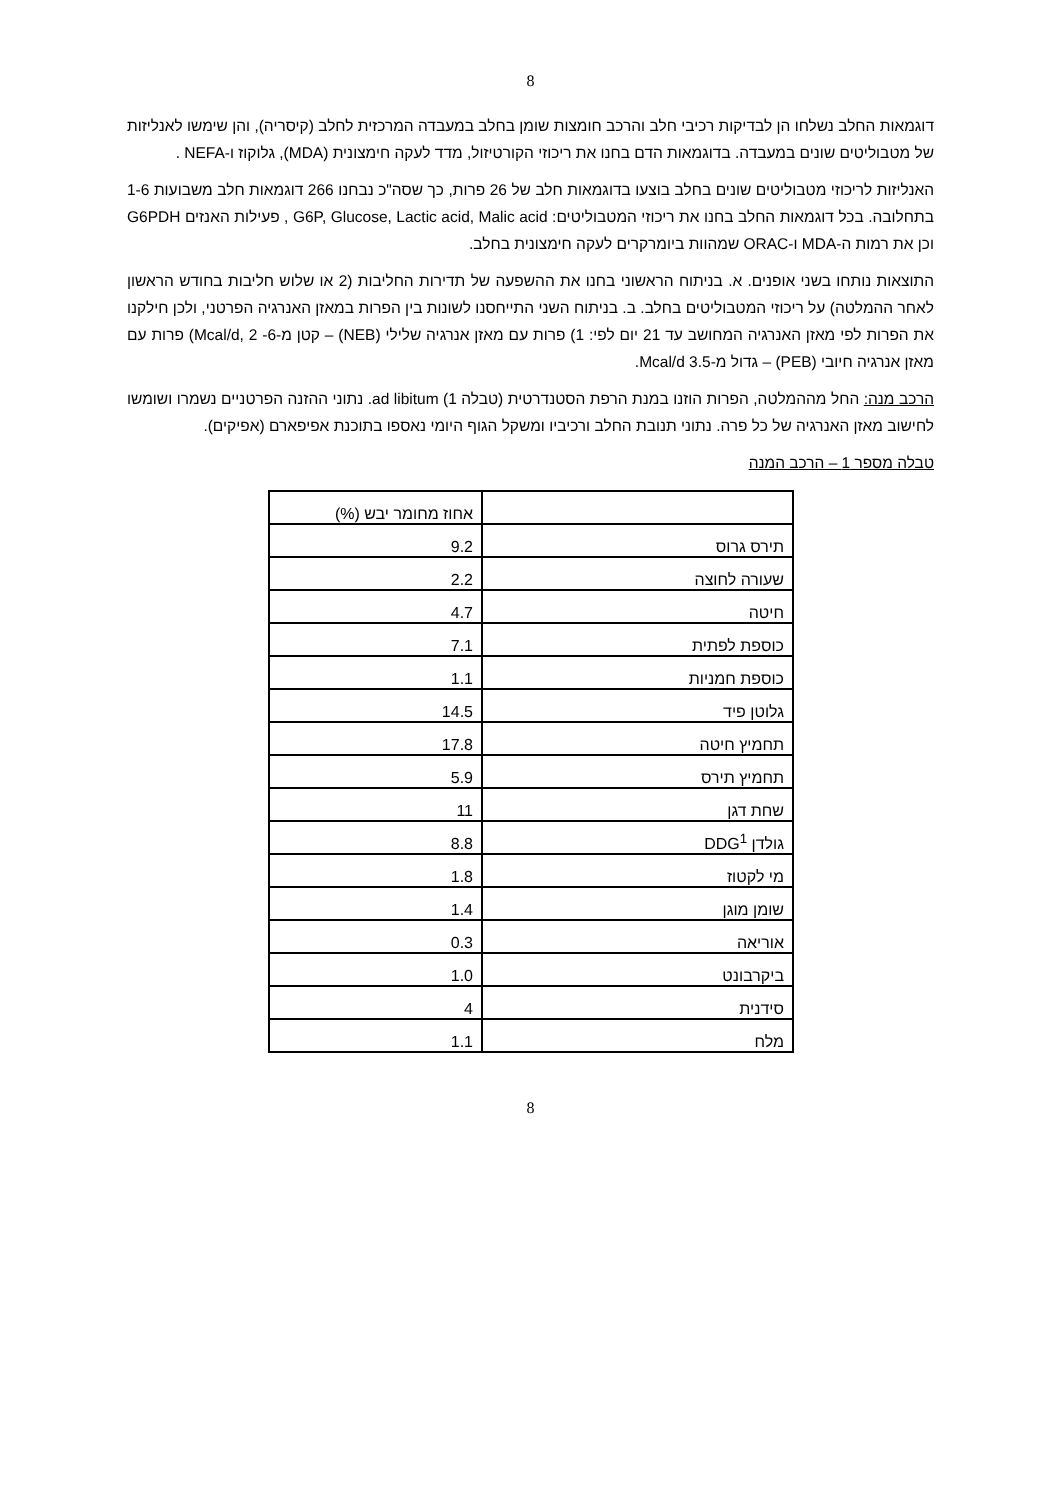8
דוגמאות החלב נשלחו הן לבדיקות רכיבי חלב והרכב חומצות שומן בחלב במעבדה המרכזית לחלב (קיסריה), והן שימשו לאנליזות של מטבוליטים שונים במעבדה. בדוגמאות הדם בחנו את ריכוזי הקורטיזול, מדד לעקה חימצונית (MDA), גלוקוז ו-NEFA .
האנליזות לריכוזי מטבוליטים שונים בחלב בוצעו בדוגמאות חלב של 26 פרות, כך שסה"כ נבחנו 266 דוגמאות חלב משבועות 1-6 בתחלובה. בכל דוגמאות החלב בחנו את ריכוזי המטבוליטים: G6P, Glucose, Lactic acid, Malic acid , פעילות האנזים G6PDH וכן את רמות ה-MDA ו-ORAC שמהוות ביומרקרים לעקה חימצונית בחלב.
התוצאות נותחו בשני אופנים. א. בניתוח הראשוני בחנו את ההשפעה של תדירות החליבות (2 או שלוש חליבות בחודש הראשון לאחר ההמלטה) על ריכוזי המטבוליטים בחלב. ב. בניתוח השני התייחסנו לשונות בין הפרות במאזן האנרגיה הפרטני, ולכן חילקנו את הפרות לפי מאזן האנרגיה המחושב עד 21 יום לפי: 1) פרות עם מאזן אנרגיה שלילי (NEB) – קטן מ-6- Mcal/d, 2) פרות עם מאזן אנרגיה חיובי (PEB) – גדול מ-3.5 Mcal/d.
הרכב מנה: החל מההמלטה, הפרות הוזנו במנת הרפת הסטנדרטית (טבלה 1) ad libitum. נתוני ההזנה הפרטניים נשמרו ושומשו לחישוב מאזן האנרגיה של כל פרה. נתוני תנובת החלב ורכיביו ומשקל הגוף היומי נאספו בתוכנת אפיפארם (אפיקים).
טבלה מספר 1 – הרכב המנה
| | אחוז מחומר יבש (%) |
| תירס גרוס | 9.2 |
| שעורה לחוצה | 2.2 |
| חיטה | 4.7 |
| כוספת לפתית | 7.1 |
| כוספת חמניות | 1.1 |
| גלוטן פיד | 14.5 |
| תחמיץ חיטה | 17.8 |
| תחמיץ תירס | 5.9 |
| שחת דגן | 11 |
| גולדן DDG<sup>1</sup> | 8.8 |
| מי לקטוז | 1.8 |
| שומן מוגן | 1.4 |
| אוריאה | 0.3 |
| ביקרבונט | 1.0 |
| סידנית | 4 |
| מלח | 1.1 |
8